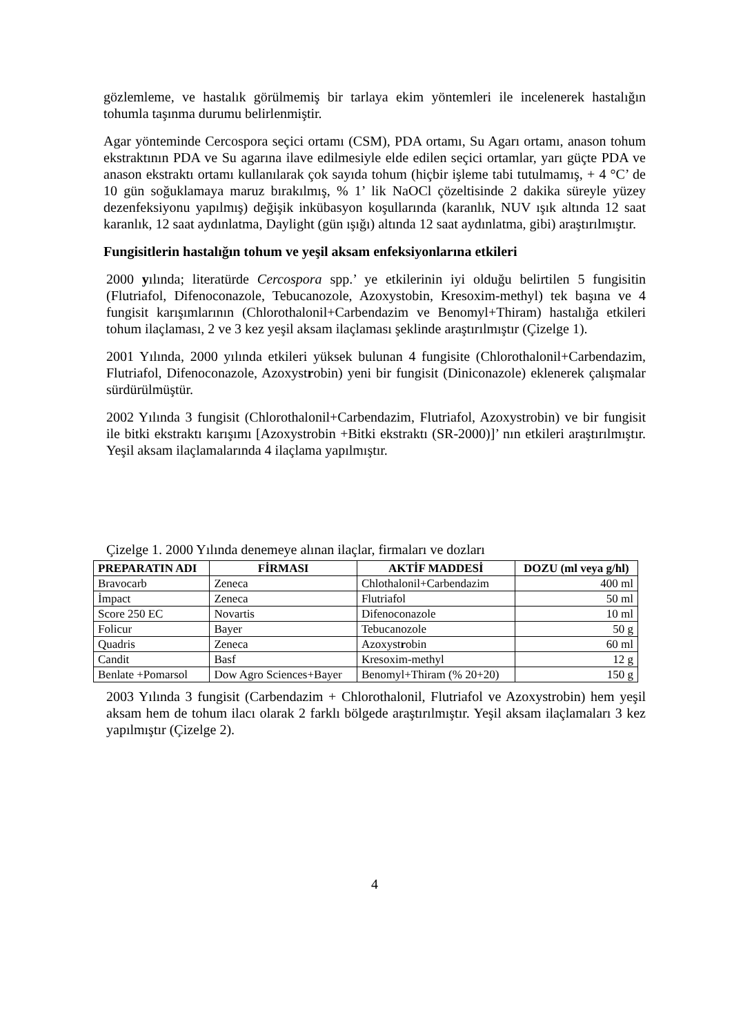gözlemleme, ve hastalık görülmemiş bir tarlaya ekim yöntemleri ile incelenerek hastalığın tohumla taşınma durumu belirlenmiştir.
Agar yönteminde Cercospora seçici ortamı (CSM), PDA ortamı, Su Agarı ortamı, anason tohum ekstraktının PDA ve Su agarına ilave edilmesiyle elde edilen seçici ortamlar, yarı güçte PDA ve anason ekstraktı ortamı kullanılarak çok sayıda tohum (hiçbir işleme tabi tutulmamış, + 4 °C’ de 10 gün soğuklamaya maruz bırakılmış, % 1’ lik NaOCl çözeltisinde 2 dakika süreyle yüzey dezenfeksiyonu yapılmış) değişik inkübasyon koşullarında (karanlık, NUV ışık altında 12 saat karanlık, 12 saat aydınlatma, Daylight (gün ışığı) altında 12 saat aydınlatma, gibi) araştırılmıştır.
Fungisitlerin hastalığın tohum ve yeşil aksam enfeksiyonlarına etkileri
2000 yılında; literatürde Cercospora spp.’ ye etkilerinin iyi olduğu belirtilen 5 fungisitin (Flutriafol, Difenoconazole, Tebucanozole, Azoxystobin, Kresoxim-methyl) tek başına ve 4 fungisit karışımlarının (Chlorothalonil+Carbendazim ve Benomyl+Thiram) hastalığa etkileri tohum ilaçlaması, 2 ve 3 kez yeşil aksam ilaçlaması şeklinde araştırılmıştır (Çizelge 1).
2001 Yılında, 2000 yılında etkileri yüksek bulunan 4 fungisite (Chlorothalonil+Carbendazim, Flutriafol, Difenoconazole, Azoxystrobin) yeni bir fungisit (Diniconazole) eklenerek çalışmalar sürdürülmüştür.
2002 Yılında 3 fungisit (Chlorothalonil+Carbendazim, Flutriafol, Azoxystrobin) ve bir fungisit ile bitki ekstraktı karışımı [Azoxystrobin +Bitki ekstraktı (SR-2000)]’ nın etkileri araştırılmıştır. Yeşil aksam ilaçlamalarında 4 ilaçlama yapılmıştır.
Çizelge 1. 2000 Yılında denemeye alınan ilaçlar, firmaları ve dozları
| PREPARATIN ADI | FİRMASI | AKTİF MADDESİ | DOZU (ml veya g/hl) |
| --- | --- | --- | --- |
| Bravocarb | Zeneca | Chlothalonil+Carbendazim | 400 ml |
| İmpact | Zeneca | Flutriafol | 50 ml |
| Score 250 EC | Novartis | Difenoconazole | 10 ml |
| Folicur | Bayer | Tebucanozole | 50 g |
| Quadris | Zeneca | Azoxyst r obin | 60 ml |
| Candit | Basf | Kresoxim-methyl | 12 g |
| Benlate +Pomarsol | Dow Agro Sciences+Bayer | Benomyl+Thiram (% 20+20) | 150 g |
2003 Yılında 3 fungisit (Carbendazim + Chlorothalonil, Flutriafol ve Azoxystrobin) hem yeşil aksam hem de tohum ilacı olarak 2 farklı bölgede araştırılmıştır. Yeşil aksam ilaçlamaları 3 kez yapılmıştır (Çizelge 2).
4